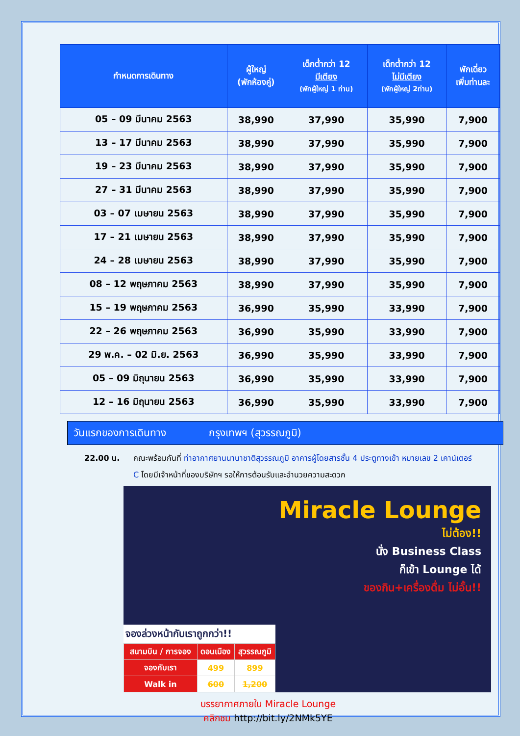| กำหนดการเดินทาง | ผู้ใหญ่ (พักห้องคู่) | เด็กต่ำกว่า 12 มีเตียง (พักผู้ใหญ่ 1 ท่าน) | เด็กต่ำกว่า 12 ไม่มีเตียง (พักผู้ใหญ่ 2ท่าน) | พักเดี่ยว เพิ่มท่านละ |
| --- | --- | --- | --- | --- |
| 05 – 09 มีนาคม 2563 | 38,990 | 37,990 | 35,990 | 7,900 |
| 13 – 17 มีนาคม 2563 | 38,990 | 37,990 | 35,990 | 7,900 |
| 19 – 23 มีนาคม 2563 | 38,990 | 37,990 | 35,990 | 7,900 |
| 27 – 31 มีนาคม 2563 | 38,990 | 37,990 | 35,990 | 7,900 |
| 03 – 07 เมษายน 2563 | 38,990 | 37,990 | 35,990 | 7,900 |
| 17 – 21 เมษายน 2563 | 38,990 | 37,990 | 35,990 | 7,900 |
| 24 – 28 เมษายน 2563 | 38,990 | 37,990 | 35,990 | 7,900 |
| 08 – 12 พฤษภาคม 2563 | 38,990 | 37,990 | 35,990 | 7,900 |
| 15 – 19 พฤษภาคม 2563 | 36,990 | 35,990 | 33,990 | 7,900 |
| 22 – 26 พฤษภาคม 2563 | 36,990 | 35,990 | 33,990 | 7,900 |
| 29 พ.ค. – 02 มิ.ย. 2563 | 36,990 | 35,990 | 33,990 | 7,900 |
| 05 – 09 มิถุนายน 2563 | 36,990 | 35,990 | 33,990 | 7,900 |
| 12 – 16 มิถุนายน 2563 | 36,990 | 35,990 | 33,990 | 7,900 |
วันแรกของการเดินทาง กรุงเทพฯ (สุวรรณภูมิ)
22.00 น. คณะพร้อมกันที่ ท่าอากาศยานนานาชาติสุวรรณภูมิ อาคารผู้โดยสารชั้น 4 ประตูทางเข้า หมายเลข 2 เคาน์เตอร์ C โดยมีเจ้าหน้าที่ของบริษัทฯ รอให้การต้อนรับและอำนวยความสะดวก
Miracle Lounge
ไม่ต้อง!!
นั่ง Business Class
ก็เข้า Lounge ได้
ของกิน+เครื่องดื่ม ไม่อั้น!!
จองล่วงหน้ากับเราถูกกว่า!!
| สนามบิน / การจอง | ดอนเมือง | สุวรรณภูมิ |
| จองกับเรา | 499 | 899 |
| Walk in | 600 | 1,200 |
บรรยากาศภายใน Miracle Lounge
คลิกชม http://bit.ly/2NMk5YE